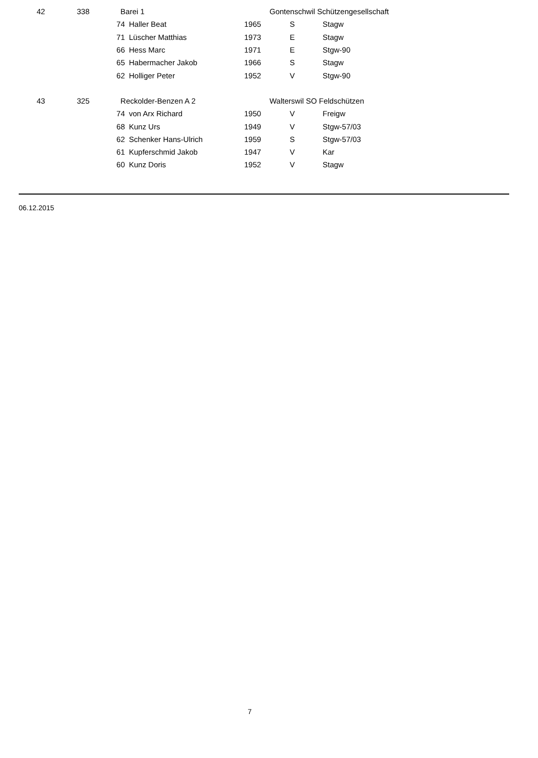| 42 | 338 | | Barei 1 | | | Gontenschwil Schützengesellschaft | |
| | | 74 | | Haller Beat | 1965 | S | Stagw |
| | | 71 | | Lüscher Matthias | 1973 | E | Stagw |
| | | 66 | | Hess Marc | 1971 | E | Stgw-90 |
| | | 65 | | Habermacher Jakob | 1966 | S | Stagw |
| | | 62 | | Holliger Peter | 1952 | V | Stgw-90 |
| 43 | 325 | | Reckolder-Benzen A 2 | | | Walterswil SO Feldschützen | |
| | | 74 | | von Arx Richard | 1950 | V | Freigw |
| | | 68 | | Kunz Urs | 1949 | V | Stgw-57/03 |
| | | 62 | | Schenker Hans-Ulrich | 1959 | S | Stgw-57/03 |
| | | 61 | | Kupferschmid Jakob | 1947 | V | Kar |
| | | 60 | | Kunz Doris | 1952 | V | Stagw |
06.12.2015
7